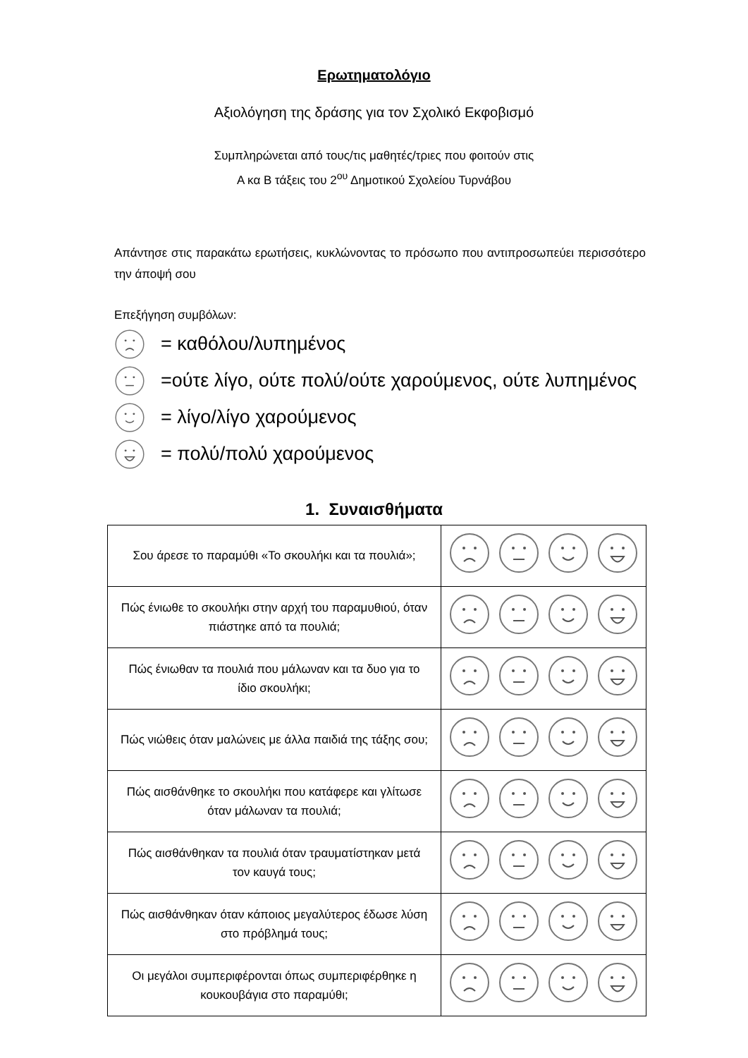Ερωτηματολόγιο
Αξιολόγηση της δράσης για τον Σχολικό Εκφοβισμό
Συμπληρώνεται από τους/τις μαθητές/τριες που φοιτούν στις
Α κα Β τάξεις του 2<sup>ου</sup> Δημοτικού Σχολείου Τυρνάβου
Απάντησε στις παρακάτω ερωτήσεις, κυκλώνοντας το πρόσωπο που αντιπροσωπεύει περισσότερο την άποψή σου
Επεξήγηση συμβόλων:
= καθόλου/λυπημένος
=ούτε λίγο, ούτε πολύ/ούτε χαρούμενος, ούτε λυπημένος
= λίγο/λίγο χαρούμενος
= πολύ/πολύ χαρούμενος
1. Συναισθήματα
| Σου άρεσε το παραμύθι «Το σκουλήκι και τα πουλιά»; | |
| Πώς ένιωθε το σκουλήκι στην αρχή του παραμυθιού, όταν πιάστηκε από τα πουλιά; | |
| Πώς ένιωθαν τα πουλιά που μάλωναν και τα δυο για το ίδιο σκουλήκι; | |
| Πώς νιώθεις όταν μαλώνεις με άλλα παιδιά της τάξης σου; | |
| Πώς αισθάνθηκε το σκουλήκι που κατάφερε και γλίτωσε όταν μάλωναν τα πουλιά; | |
| Πώς αισθάνθηκαν τα πουλιά όταν τραυματίστηκαν μετά τον καυγά τους; | |
| Πώς αισθάνθηκαν όταν κάποιος μεγαλύτερος έδωσε λύση στο πρόβλημά τους; | |
| Οι μεγάλοι συμπεριφέρονται όπως συμπεριφέρθηκε η κουκουβάγια στο παραμύθι; | |